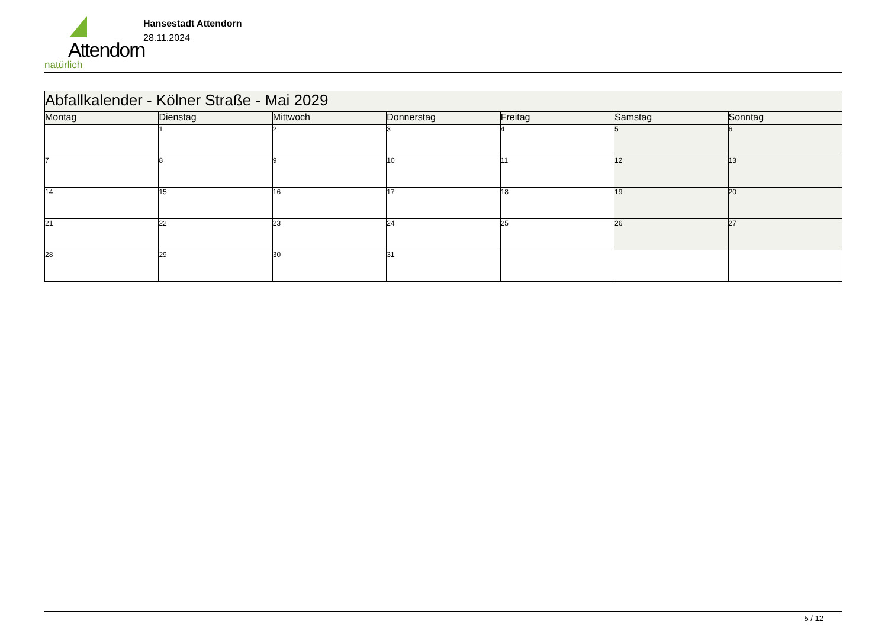Attendorn
natürlich
Hansestadt Attendorn
28.11.2024
| Abfallkalender - Kölner Straße - Mai 2029 | | | | | | |
| Montag | Dienstag | Mittwoch | Donnerstag | Freitag | Samstag | Sonntag |
| | 1 | 2 | 3 | 4 | 5 | 6 |
| 7 | 8 | 9 | 10 | 11 | 12 | 13 |
| 14 | 15 | 16 | 17 | 18 | 19 | 20 |
| 21 | 22 | 23 | 24 | 25 | 26 | 27 |
| 28 | 29 | 30 | 31 | | | |
5 / 12